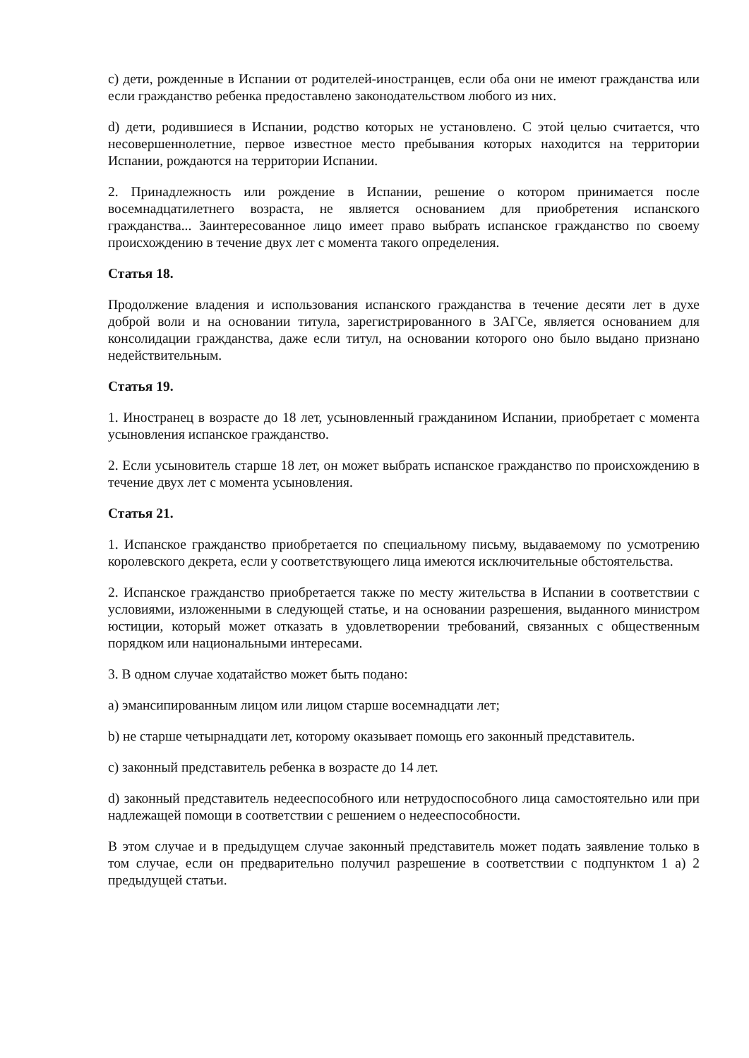c) дети, рожденные в Испании от родителей-иностранцев, если оба они не имеют гражданства или если гражданство ребенка предоставлено законодательством любого из них.
d) дети, родившиеся в Испании, родство которых не установлено. С этой целью считается, что несовершеннолетние, первое известное место пребывания которых находится на территории Испании, рождаются на территории Испании.
2. Принадлежность или рождение в Испании, решение о котором принимается после восемнадцатилетнего возраста, не является основанием для приобретения испанского гражданства... Заинтересованное лицо имеет право выбрать испанское гражданство по своему происхождению в течение двух лет с момента такого определения.
Статья 18.
Продолжение владения и использования испанского гражданства в течение десяти лет в духе доброй воли и на основании титула, зарегистрированного в ЗАГСе, является основанием для консолидации гражданства, даже если титул, на основании которого оно было выдано признано недействительным.
Статья 19.
1. Иностранец в возрасте до 18 лет, усыновленный гражданином Испании, приобретает с момента усыновления испанское гражданство.
2. Если усыновитель старше 18 лет, он может выбрать испанское гражданство по происхождению в течение двух лет с момента усыновления.
Статья 21.
1. Испанское гражданство приобретается по специальному письму, выдаваемому по усмотрению королевского декрета, если у соответствующего лица имеются исключительные обстоятельства.
2. Испанское гражданство приобретается также по месту жительства в Испании в соответствии с условиями, изложенными в следующей статье, и на основании разрешения, выданного министром юстиции, который может отказать в удовлетворении требований, связанных с общественным порядком или национальными интересами.
3. В одном случае ходатайство может быть подано:
a) эмансипированным лицом или лицом старше восемнадцати лет;
b) не старше четырнадцати лет, которому оказывает помощь его законный представитель.
c) законный представитель ребенка в возрасте до 14 лет.
d) законный представитель недееспособного или нетрудоспособного лица самостоятельно или при надлежащей помощи в соответствии с решением о недееспособности.
В этом случае и в предыдущем случае законный представитель может подать заявление только в том случае, если он предварительно получил разрешение в соответствии с подпунктом 1 a) 2 предыдущей статьи.